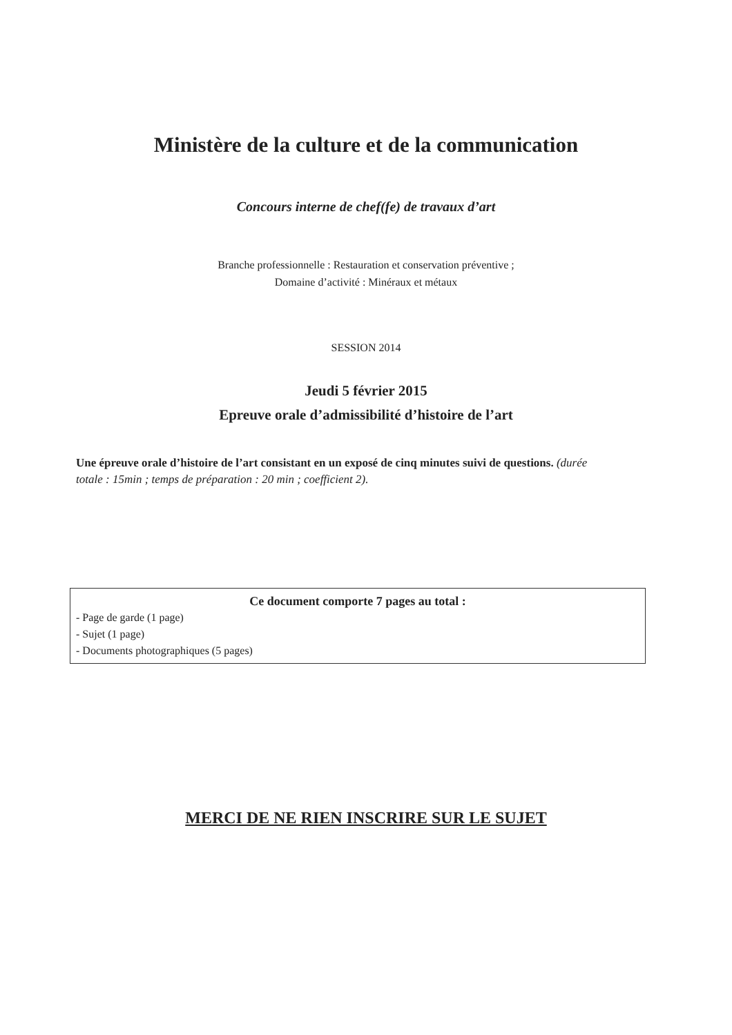Ministère de la culture et de la communication
Concours interne de chef(fe) de travaux d’art
Branche professionnelle : Restauration et conservation préventive ;
Domaine d’activité : Minéraux et métaux
SESSION 2014
Jeudi 5 février 2015
Epreuve orale d’admissibilité d’histoire de l’art
Une épreuve orale d’histoire de l’art consistant en un exposé de cinq minutes suivi de questions. (durée totale : 15min ; temps de préparation : 20 min ; coefficient 2).
Ce document comporte 7 pages au total :
- Page de garde (1 page)
- Sujet (1 page)
- Documents photographiques (5 pages)
MERCI DE NE RIEN INSCRIRE SUR LE SUJET